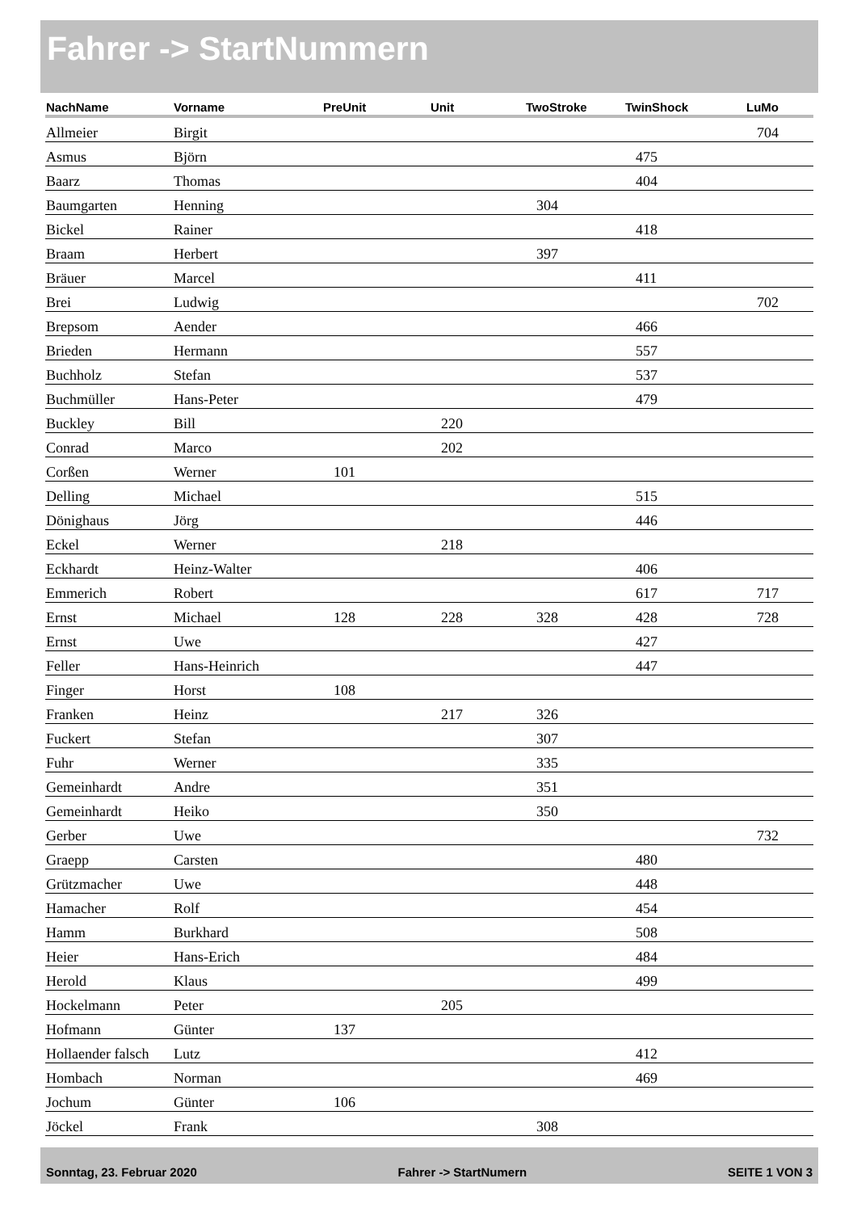Fahrer -> StartNummern
| NachName | Vorname | PreUnit | Unit | TwoStroke | TwinShock | LuMo |
| --- | --- | --- | --- | --- | --- | --- |
| Allmeier | Birgit | | | | | 704 |
| Asmus | Björn | | | | 475 | |
| Baarz | Thomas | | | | 404 | |
| Baumgarten | Henning | | | 304 | | |
| Bickel | Rainer | | | | 418 | |
| Braam | Herbert | | | 397 | | |
| Bräuer | Marcel | | | | 411 | |
| Brei | Ludwig | | | | | 702 |
| Brepsom | Aender | | | | 466 | |
| Brieden | Hermann | | | | 557 | |
| Buchholz | Stefan | | | | 537 | |
| Buchmüller | Hans-Peter | | | | 479 | |
| Buckley | Bill | | 220 | | | |
| Conrad | Marco | | 202 | | | |
| Corßen | Werner | 101 | | | | |
| Delling | Michael | | | | 515 | |
| Dönighaus | Jörg | | | | 446 | |
| Eckel | Werner | | 218 | | | |
| Eckhardt | Heinz-Walter | | | | 406 | |
| Emmerich | Robert | | | | 617 | 717 |
| Ernst | Michael | 128 | 228 | 328 | 428 | 728 |
| Ernst | Uwe | | | | 427 | |
| Feller | Hans-Heinrich | | | | 447 | |
| Finger | Horst | 108 | | | | |
| Franken | Heinz | | 217 | 326 | | |
| Fuckert | Stefan | | | 307 | | |
| Fuhr | Werner | | | 335 | | |
| Gemeinhardt | Andre | | | 351 | | |
| Gemeinhardt | Heiko | | | 350 | | |
| Gerber | Uwe | | | | | 732 |
| Graepp | Carsten | | | | 480 | |
| Grützmacher | Uwe | | | | 448 | |
| Hamacher | Rolf | | | | 454 | |
| Hamm | Burkhard | | | | 508 | |
| Heier | Hans-Erich | | | | 484 | |
| Herold | Klaus | | | | 499 | |
| Hockelmann | Peter | | 205 | | | |
| Hofmann | Günter | 137 | | | | |
| Hollaender falsch | Lutz | | | | 412 | |
| Hombach | Norman | | | | 469 | |
| Jochum | Günter | 106 | | | | |
| Jöckel | Frank | | | 308 | | |
Sonntag, 23. Februar 2020 Fahrer -> StartNumern SEITE 1 VON 3